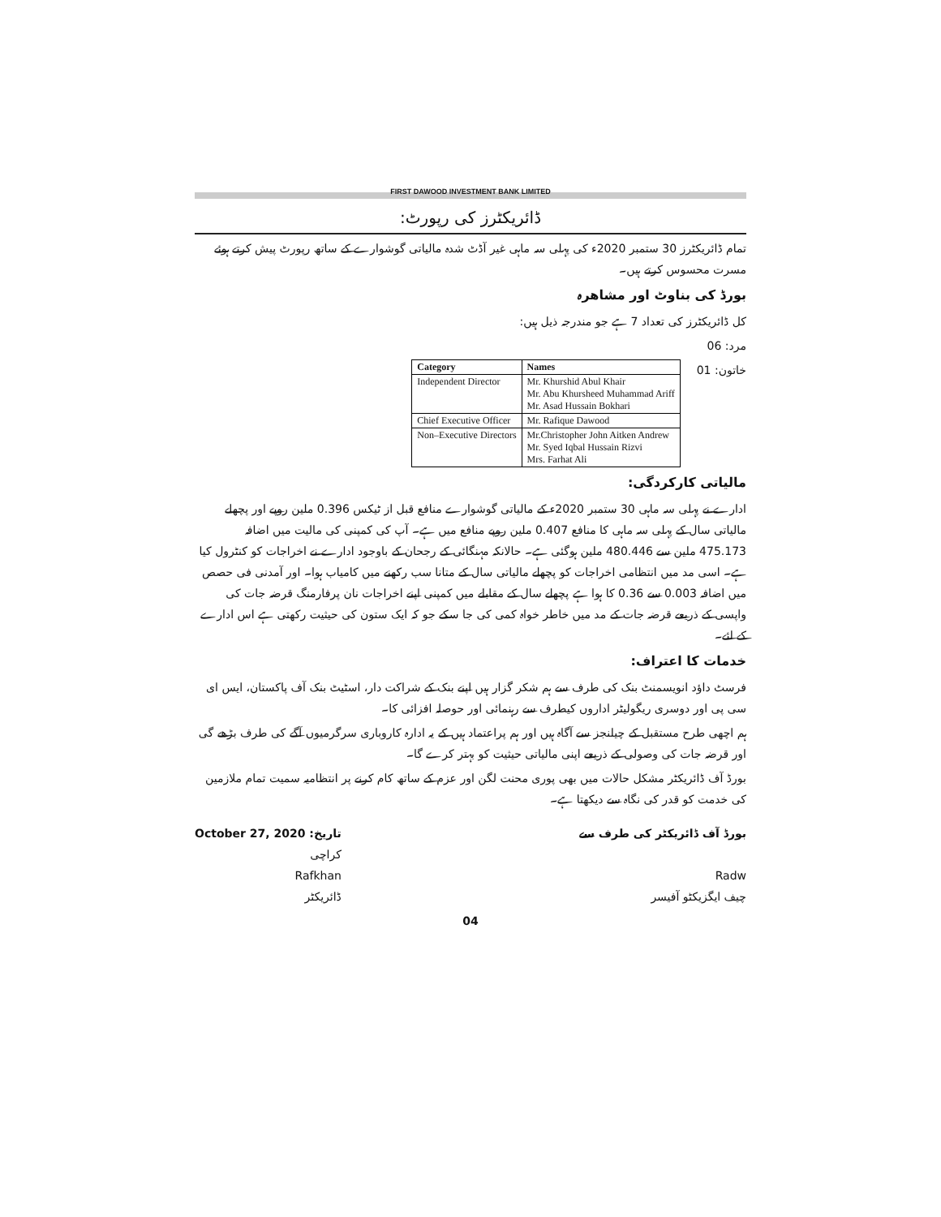FIRST DAWOOD INVESTMENT BANK LIMITED
ڈائریکٹرز کی رپورٹ:
تمام ڈائریکٹرز 30 ستمبر 2020ء کی پہلی سہ ماہی غیر آڈٹ شدہ مالیاتی گوشوارے کے ساتھ رپورٹ پیش کرتے ہوئے مسرت محسوس کرتے ہیں۔
بورڈ کی بناوٹ اور مشاھرہ
کل ڈائریکٹرز کی تعداد 7 ہے جو مندرجہ ذیل ہیں:
مرد: 06
خاتون: 01
| Category | Names |
| --- | --- |
| Independent Director | Mr. Khurshid Abul Khair Mr. Abu Khursheed Muhammad Ariff Mr. Asad Hussain Bokhari |
| Chief Executive Officer | Mr. Rafique Dawood |
| Non–Executive Directors | Mr.Christopher John Aitken Andrew Mr. Syed Iqbal Hussain Rizvi Mrs. Farhat Ali |
مالیاتی کارکردگی:
ادارے نے پہلی سہ ماہی 30 ستمبر 2020ء کے مالیاتی گوشوارے منافع قبل از ٹیکس 0.396 ملین روپے اور پچھلے مالیاتی سال کے پہلی سہ ماہی کا منافع 0.407 ملین روپے منافع میں ہے۔ آپ کی کمپنی کی مالیت میں اضافہ 475.173 ملین سے 480.446 ملین ہوگئی ہے۔ حالانکہ مہنگائی کے رجحان کے باوجود ادارے نے اخراجات کو کنٹرول کیا ہے۔ اسی مد میں انتظامی اخراجات کو پچھلے مالیاتی سال کے متانا سب رکھنے میں کامیاب ہوا۔ اور آمدنی فی حصص میں اضافہ 0.003 سے 0.36 کا ہوا ہے پچھلے سال کے مقابلے میں کمپنی اپنے اخراجات نان پرفارمنگ قرضہ جات کی واپسی کے ذریعے قرضہ جات کے مد میں خاطر خواہ کمی کی جا سکے جو کہ ایک ستون کی حیثیت رکھتی ہے اس ادارے کے لئے۔
خدمات کا اعتراف:
فرسٹ داؤد انویسمنٹ بنک کی طرف سے ہم شکر گزار ہیں اپنے بنک کے شراکت دار، اسٹیٹ بنک آف پاکستان، ایس ای سی پی اور دوسری ریگولیٹر اداروں کیطرف سے رہنمائی اور حوصلہ افزائی کا۔
ہم اچھی طرح مستقبل کے چیلنجز سے آگاہ ہیں اور ہم پراعتماد ہیں کے یہ ادارہ کاروباری سرگرمیوں آگے کی طرف بڑھے گی اور قرضہ جات کی وصولی کے ذریعے اپنی مالیاتی حیثیت کو بہتر کرے گا۔
بورڈ آف ڈائریکٹر مشکل حالات میں بھی پوری محنت لگن اور عزم کے ساتھ کام کرنے پر انتظامیہ سمیت تمام ملازمین کی خدمت کو قدر کی نگاہ سے دیکھتا ہے۔
بورڈ آف ڈائریکٹر کی طرف سے
Radw
چیف ایگزیکٹو آفیسر
تاریخ: October 27, 2020
کراچی
Rafkhan
ڈائریکٹر
04